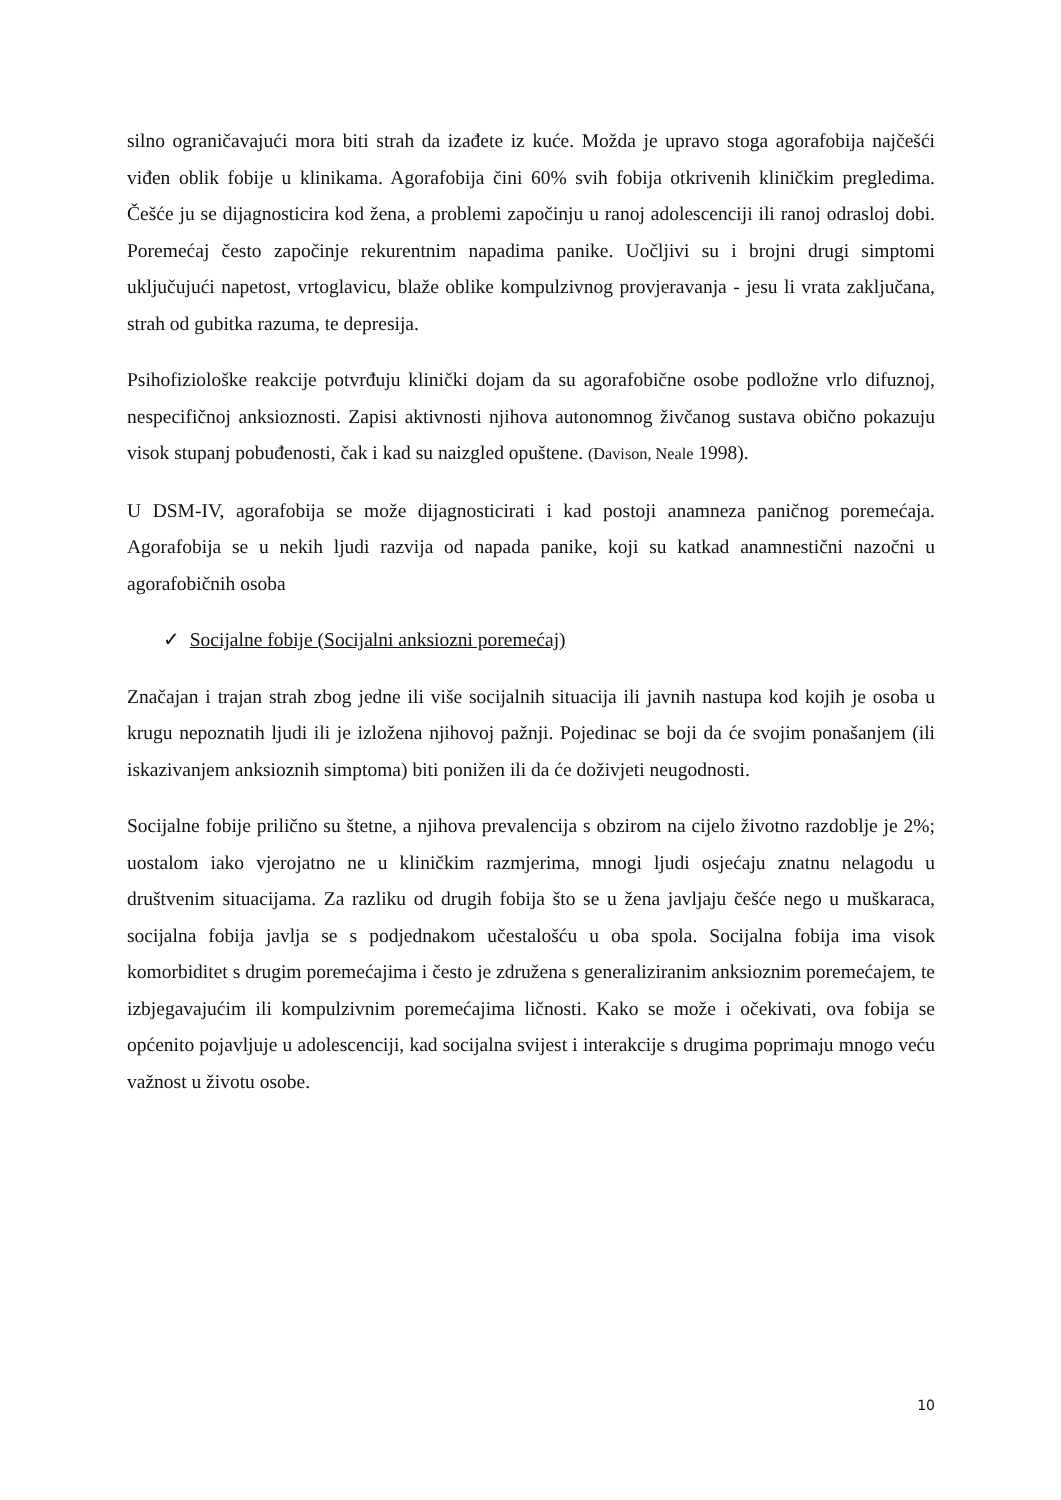silno ograničavajući mora biti strah da izađete iz kuće. Možda je upravo stoga agorafobija najčešći viđen oblik fobije u klinikama. Agorafobija čini 60% svih fobija otkrivenih kliničkim pregledima. Češće ju se dijagnosticira kod žena, a problemi započinju u ranoj adolescenciji ili ranoj odrasloj dobi. Poremećaj često započinje rekurentnim napadima panike. Uočljivi su i brojni drugi simptomi uključujući napetost, vrtoglavicu, blaže oblike kompulzivnog provjeravanja - jesu li vrata zaključana, strah od gubitka razuma, te depresija.
Psihofiziološke reakcije potvrđuju klinički dojam da su agorafobične osobe podložne vrlo difuznoj, nespecifičnoj anksioznosti. Zapisi aktivnosti njihova autonomnog živčanog sustava obično pokazuju visok stupanj pobuđenosti, čak i kad su naizgled opuštene. (Davison, Neale 1998).
U DSM-IV, agorafobija se može dijagnosticirati i kad postoji anamneza paničnog poremećaja. Agorafobija se u nekih ljudi razvija od napada panike, koji su katkad anamnestični nazočni u agorafobičnih osoba
✓ Socijalne fobije (Socijalni anksiozni poremećaj)
Značajan i trajan strah zbog jedne ili više socijalnih situacija ili javnih nastupa kod kojih je osoba u krugu nepoznatih ljudi ili je izložena njihovoj pažnji. Pojedinac se boji da će svojim ponašanjem (ili iskazivanjem anksioznih simptoma) biti ponižen ili da će doživjeti neugodnosti.
Socijalne fobije prilično su štetne, a njihova prevalencija s obzirom na cijelo životno razdoblje je 2%; uostalom iako vjerojatno ne u kliničkim razmjerima, mnogi ljudi osjećaju znatnu nelagodu u društvenim situacijama. Za razliku od drugih fobija što se u žena javljaju češće nego u muškaraca, socijalna fobija javlja se s podjednakom učestalošću u oba spola. Socijalna fobija ima visok komorbiditet s drugim poremećajima i često je združena s generaliziranim anksioznim poremećajem, te izbjegavajućim ili kompulzivnim poremećajima ličnosti. Kako se može i očekivati, ova fobija se općenito pojavljuje u adolescenciji, kad socijalna svijest i interakcije s drugima poprimaju mnogo veću važnost u životu osobe.
10